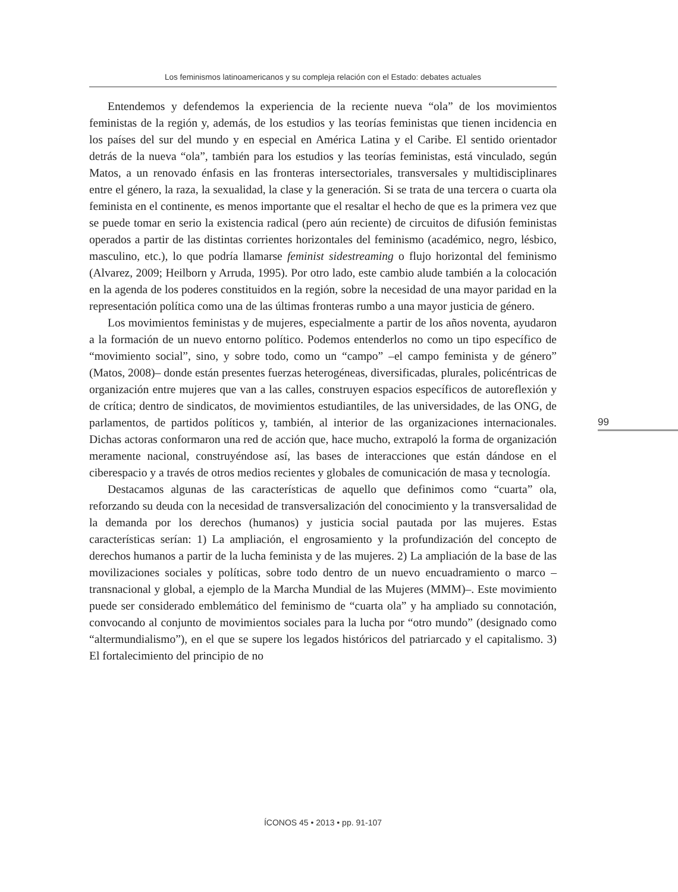Los feminismos latinoamericanos y su compleja relación con el Estado: debates actuales
Entendemos y defendemos la experiencia de la reciente nueva “ola” de los movimientos feministas de la región y, además, de los estudios y las teorías feministas que tienen incidencia en los países del sur del mundo y en especial en América Latina y el Caribe. El sentido orientador detrás de la nueva “ola”, también para los estudios y las teorías feministas, está vinculado, según Matos, a un renovado énfasis en las fronteras intersectoriales, transversales y multidisciplinares entre el género, la raza, la sexualidad, la clase y la generación. Si se trata de una tercera o cuarta ola feminista en el continente, es menos importante que el resaltar el hecho de que es la primera vez que se puede tomar en serio la existencia radical (pero aún reciente) de circuitos de difusión feministas operados a partir de las distintas corrientes horizontales del feminismo (académico, negro, lésbico, masculino, etc.), lo que podría llamarse feminist sidestreaming o flujo horizontal del feminismo (Alvarez, 2009; Heilborn y Arruda, 1995). Por otro lado, este cambio alude también a la colocación en la agenda de los poderes constituidos en la región, sobre la necesidad de una mayor paridad en la representación política como una de las últimas fronteras rumbo a una mayor justicia de género.
Los movimientos feministas y de mujeres, especialmente a partir de los años noventa, ayudaron a la formación de un nuevo entorno político. Podemos entenderlos no como un tipo específico de “movimiento social”, sino, y sobre todo, como un “campo” –el campo feminista y de género” (Matos, 2008)– donde están presentes fuerzas heterogéneas, diversificadas, plurales, policéntricas de organización entre mujeres que van a las calles, construyen espacios específicos de autoreflexión y de crítica; dentro de sindicatos, de movimientos estudiantiles, de las universidades, de las ONG, de parlamentos, de partidos políticos y, también, al interior de las organizaciones internacionales. Dichas actoras conformaron una red de acción que, hace mucho, extrapoló la forma de organización meramente nacional, construyéndose así, las bases de interacciones que están dándose en el ciberespacio y a través de otros medios recientes y globales de comunicación de masa y tecnología.
Destacamos algunas de las características de aquello que definimos como “cuarta” ola, reforzando su deuda con la necesidad de transversalización del conocimiento y la transversalidad de la demanda por los derechos (humanos) y justicia social pautada por las mujeres. Estas características serían: 1) La ampliación, el engrosamiento y la profundización del concepto de derechos humanos a partir de la lucha feminista y de las mujeres. 2) La ampliación de la base de las movilizaciones sociales y políticas, sobre todo dentro de un nuevo encuadramiento o marco –transnacional y global, a ejemplo de la Marcha Mundial de las Mujeres (MMM)–. Este movimiento puede ser considerado emblemático del feminismo de “cuarta ola” y ha ampliado su connotación, convocando al conjunto de movimientos sociales para la lucha por “otro mundo” (designado como “altermundialismo”), en el que se supere los legados históricos del patriarcado y el capitalismo. 3) El fortalecimiento del principio de no
99
ÍCONOS 45 • 2013 • pp. 91-107